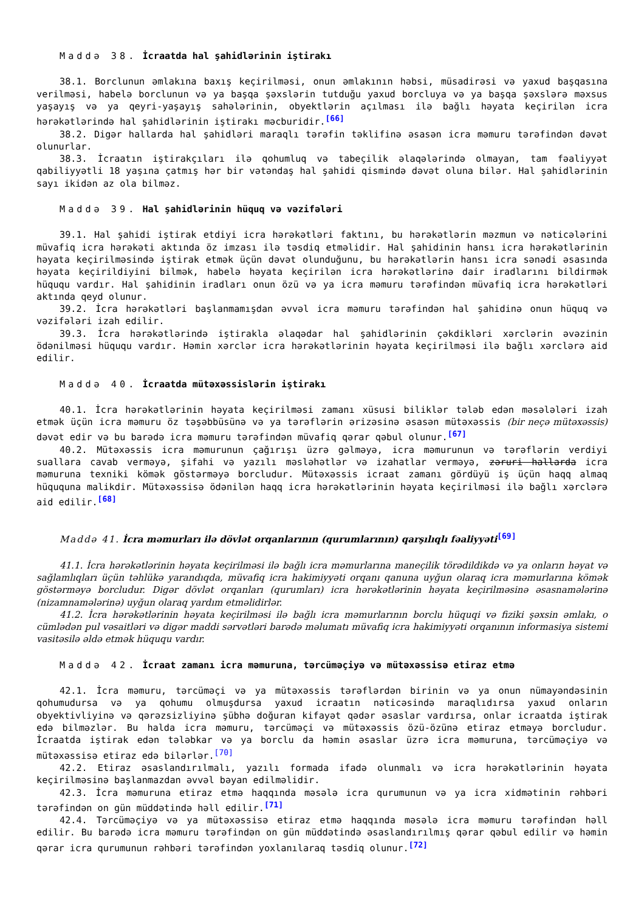Maddə 38. İcraatda hal şahidlərinin iştirakı
38.1. Borclunun əmlakına baxış keçirilməsi, onun əmlakının həbsi, müsadirəsi və yaxud başqasına verilməsi, habelə borclunun və ya başqa şəxslərin tutduğu yaxud borcluya və ya başqa şəxslərə məxsus yaşayış və ya qeyri-yaşayış sahələrinin, obyektlərin açılması ilə bağlı həyata keçirilən icra hərəkətlərində hal şahidlərinin iştirakı məcburidir.<sup>[66]</sup>
38.2. Digər hallarda hal şahidləri maraqlı tərəfin təklifinə əsasən icra məmuru tərəfindən dəvət olunurlar.
38.3. İcraatın iştirakçıları ilə qohumluq və tabeçilik əlaqələrində olmayan, tam fəaliyyət qabiliyyətli 18 yaşına çatmış hər bir vətəndaş hal şahidi qismində dəvət oluna bilər. Hal şahidlərinin sayı ikidən az ola bilməz.
Maddə 39. Hal şahidlərinin hüquq və vəzifələri
39.1. Hal şahidi iştirak etdiyi icra hərəkətləri faktını, bu hərəkətlərin məzmun və nəticələrini müvafiq icra hərəkəti aktında öz imzası ilə təsdiq etməlidir. Hal şahidinin hansı icra hərəkətlərinin həyata keçirilməsində iştirak etmək üçün dəvət olunduğunu, bu hərəkətlərin hansı icra sənədi əsasında həyata keçirildiyini bilmək, habelə həyata keçirilən icra hərəkətlərinə dair iradlarını bildirmək hüququ vardır. Hal şahidinin iradları onun özü və ya icra məmuru tərəfindən müvafiq icra hərəkətləri aktında qeyd olunur.
39.2. İcra hərəkətləri başlanmamışdan əvvəl icra məmuru tərəfindən hal şahidinə onun hüquq və vəzifələri izah edilir.
39.3. İcra hərəkətlərində iştirakla əlaqədar hal şahidlərinin çəkdikləri xərclərin əvəzinin ödənilməsi hüququ vardır. Həmin xərclər icra hərəkətlərinin həyata keçirilməsi ilə bağlı xərclərə aid edilir.
Maddə 40. İcraatda mütəxəssislərin iştirakı
40.1. İcra hərəkətlərinin həyata keçirilməsi zamanı xüsusi biliklər tələb edən məsələləri izah etmək üçün icra məmuru öz təşəbbüsünə və ya tərəflərin ərizəsinə əsasən mütəxəssis (bir neçə mütəxəssis) dəvət edir və bu barədə icra məmuru tərəfindən müvafiq qərar qəbul olunur.<sup>[67]</sup>
40.2. Mütəxəssis icra məmurunun çağırışı üzrə gəlməyə, icra məmurunun və tərəflərin verdiyi suallara cavab verməyə, şifahi və yazılı məsləhətlər və izahatlar verməyə, zəruri hallarda icra məmuruna texniki kömək göstərməyə borcludur. Mütəxəssis icraat zamanı gördüyü iş üçün haqq almaq hüququna malikdir. Mütəxəssisə ödənilən haqq icra hərəkətlərinin həyata keçirilməsi ilə bağlı xərclərə aid edilir.<sup>[68]</sup>
Maddə 41. İcra məmurları ilə dövlət orqanlarının (qurumlarının) qarşılıqlı fəaliyyəti<sup>[69]</sup>
41.1. İcra hərəkətlərinin həyata keçirilməsi ilə bağlı icra məmurlarına maneçilik törədildikdə və ya onların həyat və sağlamlıqları üçün təhlükə yarandıqda, müvafiq icra hakimiyyəti orqanı qanuna uyğun olaraq icra məmurlarına kömək göstərməyə borcludur. Digər dövlət orqanları (qurumları) icra hərəkətlərinin həyata keçirilməsinə əsasnamələrinə (nizamnamələrinə) uyğun olaraq yardım etməlidirlər.
41.2. İcra hərəkətlərinin həyata keçirilməsi ilə bağlı icra məmurlarının borclu hüquqi və fiziki şəxsin əmlakı, o cümlədən pul vəsaitləri və digər maddi sərvətləri barədə məlumatı müvafiq icra hakimiyyəti orqanının informasiya sistemi vasitəsilə əldə etmək hüququ vardır.
Maddə 42. İcraat zamanı icra məmuruna, tərcüməçiyə və mütəxəssisə etiraz etmə
42.1. İcra məmuru, tərcüməçi və ya mütəxəssis tərəflərdən birinin və ya onun nümayəndəsinin qohumudursa və ya qohumu olmuşdursa yaxud icraatın nəticəsində maraqlıdırsa yaxud onların obyektivliyinə və qərəzsizliyinə şübhə doğuran kifayət qədər əsaslar vardırsa, onlar icraatda iştirak edə bilməzlər. Bu halda icra məmuru, tərcüməçi və mütəxəssis özü-özünə etiraz etməyə borcludur. İcraatda iştirak edən tələbkar və ya borclu da həmin əsaslar üzrə icra məmuruna, tərcüməçiyə və mütəxəssisə etiraz edə bilərlər.<sup>[70]</sup>
42.2. Etiraz əsaslandırılmalı, yazılı formada ifadə olunmalı və icra hərəkətlərinin həyata keçirilməsinə başlanmazdan əvvəl bəyan edilməlidir.
42.3. İcra məmuruna etiraz etmə haqqında məsələ icra qurumunun və ya icra xidmətinin rəhbəri tərəfindən on gün müddətində həll edilir.<sup>[71]</sup>
42.4. Tərcüməçiyə və ya mütəxəssisə etiraz etmə haqqında məsələ icra məmuru tərəfindən həll edilir. Bu barədə icra məmuru tərəfindən on gün müddətində əsaslandırılmış qərar qəbul edilir və həmin qərar icra qurumunun rəhbəri tərəfindən yoxlanılaraq təsdiq olunur.<sup>[72]</sup>